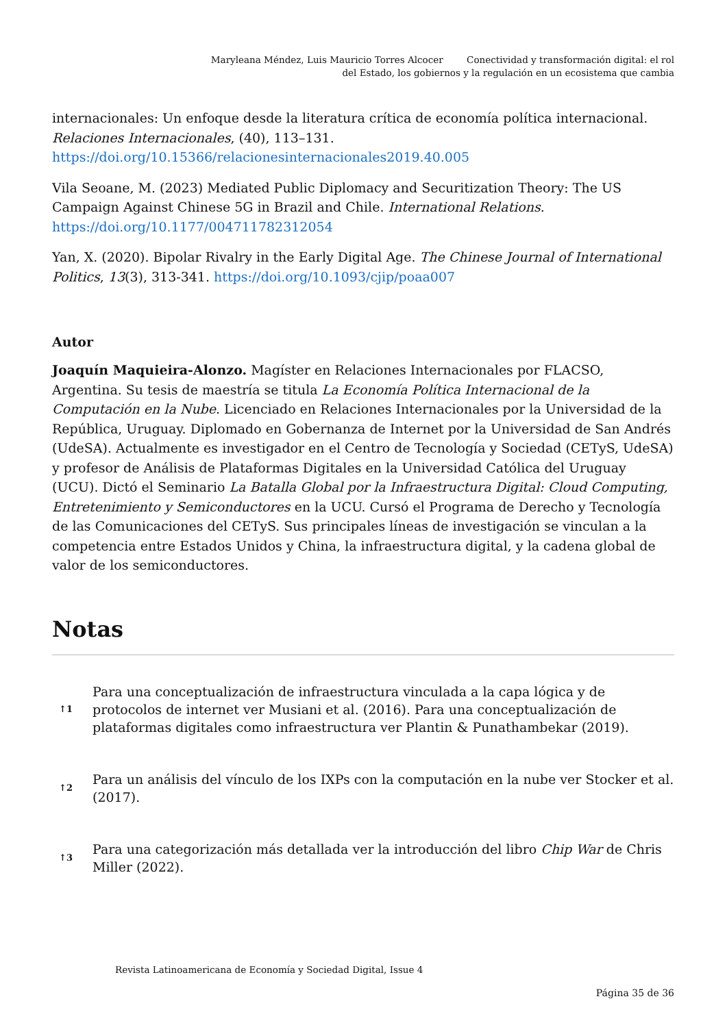Maryleana Méndez, Luis Mauricio Torres Alcocer Conectividad y transformación digital: el rol
del Estado, los gobiernos y la regulación en un ecosistema que cambia
internacionales: Un enfoque desde la literatura crítica de economía política internacional. Relaciones Internacionales, (40), 113–131. https://doi.org/10.15366/relacionesinternacionales2019.40.005
Vila Seoane, M. (2023) Mediated Public Diplomacy and Securitization Theory: The US Campaign Against Chinese 5G in Brazil and Chile. International Relations. https://doi.org/10.1177/004711782312054
Yan, X. (2020). Bipolar Rivalry in the Early Digital Age. The Chinese Journal of International Politics, 13(3), 313-341. https://doi.org/10.1093/cjip/poaa007
Autor
Joaquín Maquieira-Alonzo. Magíster en Relaciones Internacionales por FLACSO, Argentina. Su tesis de maestría se titula La Economía Política Internacional de la Computación en la Nube. Licenciado en Relaciones Internacionales por la Universidad de la República, Uruguay. Diplomado en Gobernanza de Internet por la Universidad de San Andrés (UdeSA). Actualmente es investigador en el Centro de Tecnología y Sociedad (CETyS, UdeSA) y profesor de Análisis de Plataformas Digitales en la Universidad Católica del Uruguay (UCU). Dictó el Seminario La Batalla Global por la Infraestructura Digital: Cloud Computing, Entretenimiento y Semiconductores en la UCU. Cursó el Programa de Derecho y Tecnología de las Comunicaciones del CETyS. Sus principales líneas de investigación se vinculan a la competencia entre Estados Unidos y China, la infraestructura digital, y la cadena global de valor de los semiconductores.
Notas
↑1
Para una conceptualización de infraestructura vinculada a la capa lógica y de protocolos de internet ver Musiani et al. (2016). Para una conceptualización de plataformas digitales como infraestructura ver Plantin & Punathambekar (2019).
↑2
Para un análisis del vínculo de los IXPs con la computación en la nube ver Stocker et al. (2017).
↑3
Para una categorización más detallada ver la introducción del libro Chip War de Chris Miller (2022).
Revista Latinoamericana de Economía y Sociedad Digital, Issue 4
Página 35 de 36